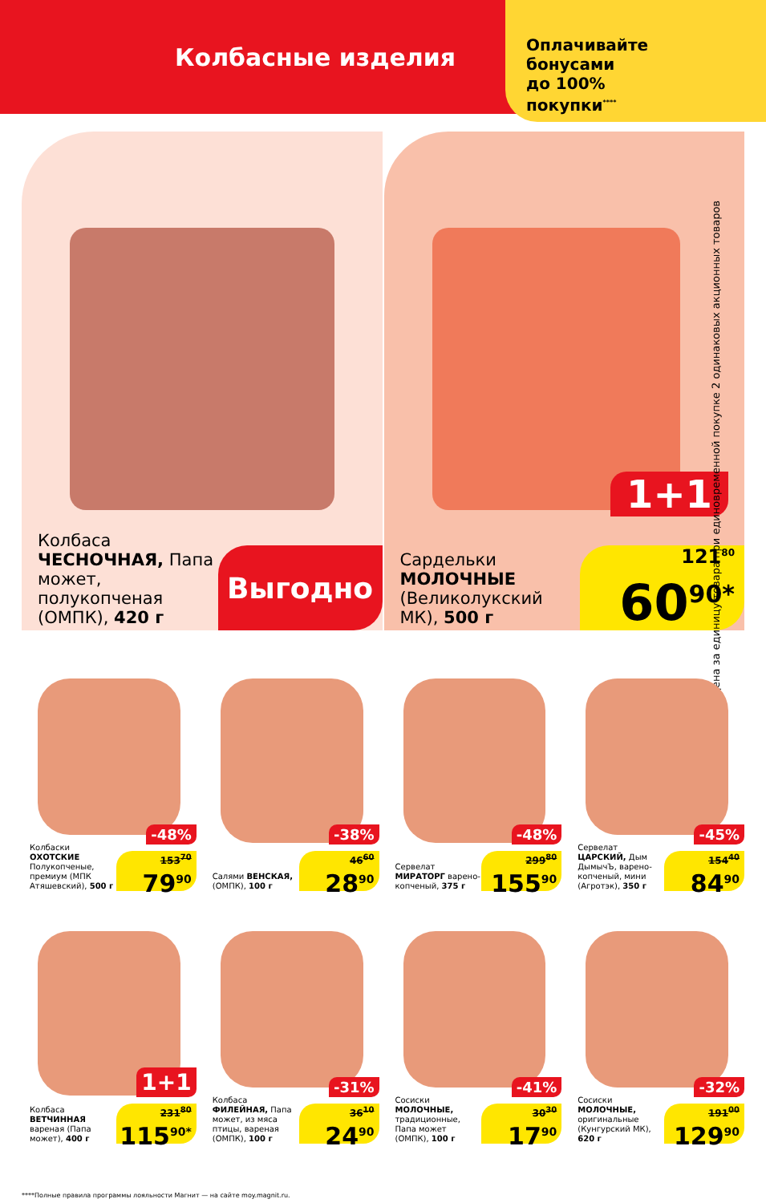Колбасные изделия
Оплачивайте
бонусами
до 100%
покупки<sup>****</sup>
Колбаса ЧЕСНОЧНАЯ, Папа может, полукопченая (ОМПК), 420 г
Выгодно
1+1
Сардельки МОЛОЧНЫЕ (Великолукский МК), 500 г
121<sup>80</sup>
60<sup>90*</sup>
* Цена за единицу товара при единовременной покупке 2 одинаковых акционных товаров
-48%
Колбаски ОХОТСКИЕ Полукопченые, премиум (МПК Атяшевский), 500 г
153<sup>70</sup>
79<sup>90</sup>
-38%
Салями ВЕНСКАЯ, (ОМПК), 100 г
46<sup>60</sup>
28<sup>90</sup>
-48%
Сервелат МИРАТОРГ варено-копченый, 375 г
299<sup>80</sup>
155<sup>90</sup>
-45%
Сервелат ЦАРСКИЙ, Дым ДымычЪ, варено-копченый, мини (Агротэк), 350 г
154<sup>40</sup>
84<sup>90</sup>
1+1
Колбаса ВЕТЧИННАЯ вареная (Папа может), 400 г
231<sup>80</sup>
115<sup>90*</sup>
-31%
Колбаса ФИЛЕЙНАЯ, Папа может, из мяса птицы, вареная (ОМПК), 100 г
36<sup>10</sup>
24<sup>90</sup>
-41%
Сосиски МОЛОЧНЫЕ, традиционные, Папа может (ОМПК), 100 г
30<sup>30</sup>
17<sup>90</sup>
-32%
Сосиски МОЛОЧНЫЕ, оригинальные (Кунгурский МК), 620 г
191<sup>00</sup>
129<sup>90</sup>
****Полные правила программы лояльности Магнит — на сайте moy.magnit.ru.